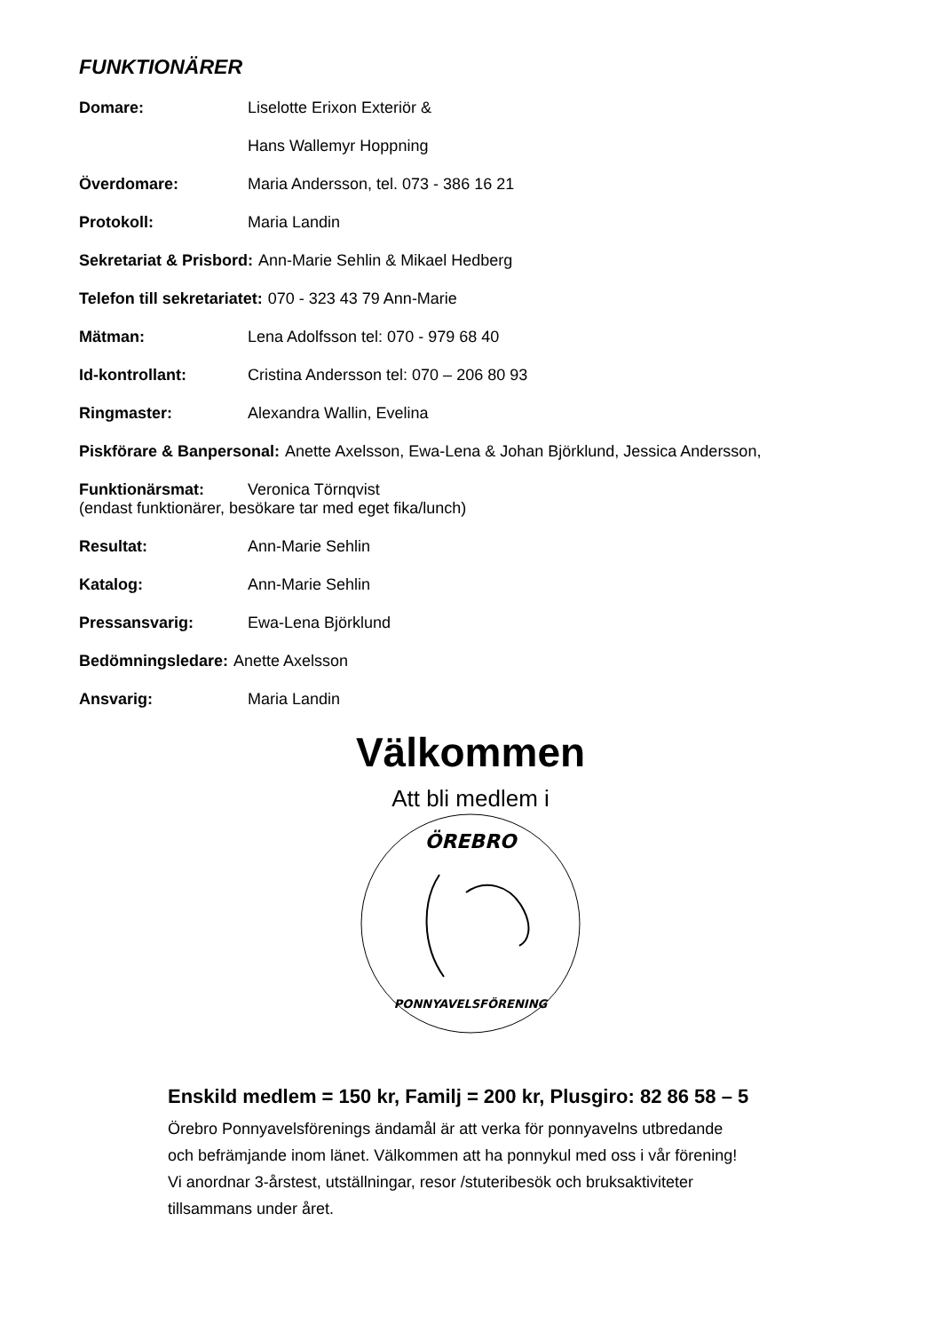FUNKTIONÄRER
Domare: Liselotte Erixon Exteriör &
Hans Wallemyr Hoppning
Överdomare: Maria Andersson, tel. 073 - 386 16 21
Protokoll: Maria Landin
Sekretariat & Prisbord: Ann-Marie Sehlin & Mikael Hedberg
Telefon till sekretariatet: 070 - 323 43 79 Ann-Marie
Mätman: Lena Adolfsson tel: 070 - 979 68 40
Id-kontrollant: Cristina Andersson tel: 070 – 206 80 93
Ringmaster: Alexandra Wallin, Evelina
Piskförare & Banpersonal: Anette Axelsson, Ewa-Lena & Johan Björklund, Jessica Andersson,
Funktionärsmat: Veronica Törnqvist
(endast funktionärer, besökare tar med eget fika/lunch)
Resultat: Ann-Marie Sehlin
Katalog: Ann-Marie Sehlin
Pressansvarig: Ewa-Lena Björklund
Bedömningsledare: Anette Axelsson
Ansvarig: Maria Landin
Välkommen
Att bli medlem i
ÖREBRO
PONNYAVELSFÖRENING
Enskild medlem = 150 kr, Familj = 200 kr, Plusgiro: 82 86 58 – 5
Örebro Ponnyavelsförenings ändamål är att verka för ponnyavelns utbredande
och befrämjande inom länet. Välkommen att ha ponnykul med oss i vår förening!
Vi anordnar 3-årstest, utställningar, resor /stuteribesök och bruksaktiviteter
tillsammans under året.